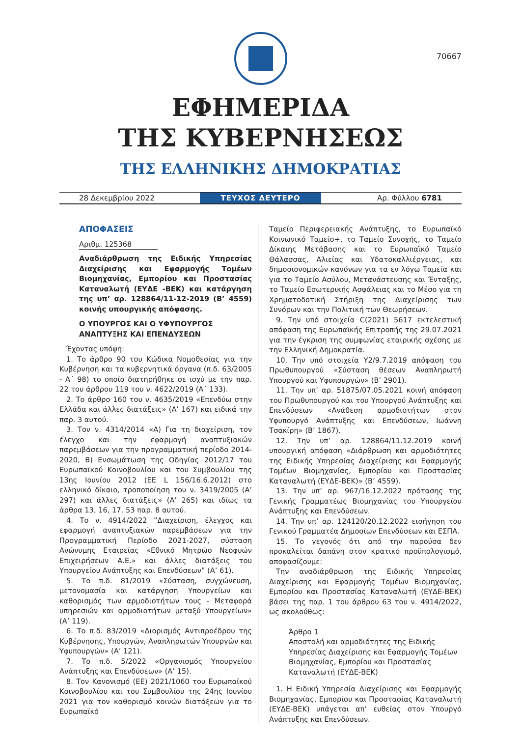70667
ΕΦΗΜΕΡΙΔΑ
ΤΗΣ ΚΥΒΕΡΝΗΣΕΩΣ
ΤΗΣ ΕΛΛΗΝΙΚΗΣ ΔΗΜΟΚΡΑΤΙΑΣ
28 Δεκεμβρίου 2022
ΤΕΥΧΟΣ ΔΕΥΤΕΡΟ
Αρ. Φύλλου 6781
ΑΠΟΦΑΣΕΙΣ
Αριθμ. 125368
Αναδιάρθρωση της Ειδικής Υπηρεσίας Διαχείρισης και Εφαρμογής Τομέων Βιομηχανίας, Εμπορίου και Προστασίας Καταναλωτή (ΕΥΔΕ -ΒΕΚ) και κατάργηση της υπ’ αρ. 128864/11-12-2019 (Β’ 4559) κοινής υπουργικής απόφασης.
Ο ΥΠΟΥΡΓΟΣ ΚΑΙ Ο ΥΦΥΠΟΥΡΓΟΣ
ΑΝΑΠΤΥΞΗΣ ΚΑΙ ΕΠΕΝΔΥΣΕΩΝ
Έχοντας υπόψη:
1. Το άρθρο 90 του Κώδικα Νομοθεσίας για την Κυβέρνηση και τα κυβερνητικά όργανα (π.δ. 63/2005 - Α΄ 98) το οποίο διατηρήθηκε σε ισχύ με την παρ. 22 του άρθρου 119 του ν. 4622/2019 (Α΄ 133).
2. Το άρθρο 160 του ν. 4635/2019 «Επενδύω στην Ελλάδα και άλλες διατάξεις» (Α’ 167) και ειδικά την παρ. 3 αυτού.
3. Τον ν. 4314/2014 «Α) Για τη διαχείριση, τον έλεγχο και την εφαρμογή αναπτυξιακών παρεμβάσεων για την προγραμματική περίοδο 2014-2020, Β) Ενσωμάτωση της Οδηγίας 2012/17 του Ευρωπαϊκού Κοινοβουλίου και του Συμβουλίου της 13ης Ιουνίου 2012 (EE L 156/16.6.2012) στο ελληνικό δίκαιο, τροποποίηση του ν. 3419/2005 (Α’ 297) και άλλες διατάξεις» (Α’ 265) και ιδίως τα άρθρα 13, 16, 17, 53 παρ. 8 αυτού.
4. Το ν. 4914/2022 ”Διαχείριση, έλεγχος και εφαρμογή αναπτυξιακών παρεμβάσεων για την Προγραμματική Περίοδο 2021-2027, σύσταση Ανώνυμης Εταιρείας «Εθνικό Μητρώο Νεοφυών Επιχειρήσεων Α.Ε.» και άλλες διατάξεις του Υπουργείου Ανάπτυξης και Επενδύσεων” (Α’ 61).
5. Το π.δ. 81/2019 «Σύσταση, συγχώνευση, μετονομασία και κατάργηση Υπουργείων και καθορισμός των αρμοδιοτήτων τους - Μεταφορά υπηρεσιών και αρμοδιοτήτων μεταξύ Υπουργείων» (Α’ 119).
6. Το π.δ. 83/2019 «Διορισμός Αντιπροέδρου της Κυβέρνησης, Υπουργών, Αναπληρωτών Υπουργών και Υφυπουργών» (Α’ 121).
7. Το π.δ. 5/2022 «Οργανισμός Υπουργείου Ανάπτυξης και Επενδύσεων» (Α’ 15).
8. Τον Κανονισμό (ΕΕ) 2021/1060 του Ευρωπαϊκού Κοινοβουλίου και του Συμβουλίου της 24ης Ιουνίου 2021 για τον καθορισμό κοινών διατάξεων για το Ευρωπαϊκό
Ταμείο Περιφερειακής Ανάπτυξης, το Ευρωπαϊκό Κοινωνικό Ταμείο+, το Ταμείο Συνοχής, το Ταμείο Δίκαιης Μετάβασης και το Ευρωπαϊκό Ταμείο Θάλασσας, Αλιείας και Υδατοκαλλιέργειας, και δημοσιονομικών κανόνων για τα εν λόγω Ταμεία και για το Ταμείο Ασύλου, Μετανάστευσης και Ένταξης, το Ταμείο Εσωτερικής Ασφάλειας και το Μέσο για τη Χρηματοδοτική Στήριξη της Διαχείρισης των Συνόρων και την Πολιτική των Θεωρήσεων.
9. Την υπό στοιχεία C(2021) 5617 εκτελεστική απόφαση της Ευρωπαϊκής Επιτροπής της 29.07.2021 για την έγκριση της συμφωνίας εταιρικής σχέσης με την Ελληνική Δημοκρατία.
10. Την υπό στοιχεία Υ2/9.7.2019 απόφαση του Πρωθυπουργού «Σύσταση θέσεων Αναπληρωτή Υπουργού και Υφυπουργών» (Β’ 2901).
11. Την υπ’ αρ. 51875/07.05.2021 κοινή απόφαση του Πρωθυπουργού και του Υπουργού Ανάπτυξης και Επενδύσεων «Ανάθεση αρμοδιοτήτων στον Υφυπουργό Ανάπτυξης και Επενδύσεων, Ιωάννη Τσακίρη» (Β’ 1867).
12. Την υπ’ αρ. 128864/11.12.2019 κοινή υπουργική απόφαση «Διάρθρωση και αρμοδιότητες της Ειδικής Υπηρεσίας Διαχείρισης και Εφαρμογής Τομέων Βιομηχανίας, Εμπορίου και Προστασίας Καταναλωτή (ΕΥΔΕ-ΒΕΚ)» (Β’ 4559).
13. Την υπ’ αρ. 967/16.12.2022 πρότασης της Γενικής Γραμματέως Βιομηχανίας του Υπουργείου Ανάπτυξης και Επενδύσεων.
14. Την υπ’ αρ. 124120/20.12.2022 εισήγηση του Γενικού Γραμματέα Δημοσίων Επενδύσεων και ΕΣΠΑ.
15. Το γεγονός ότι από την παρούσα δεν προκαλείται δαπάνη στον κρατικό προϋπολογισμό, αποφασίζουμε:
Την αναδιάρθρωση της Ειδικής Υπηρεσίας Διαχείρισης και Εφαρμογής Τομέων Βιομηχανίας, Εμπορίου και Προστασίας Καταναλωτή (ΕΥΔΕ-ΒΕΚ) βάσει της παρ. 1 του άρθρου 63 του ν. 4914/2022, ως ακολούθως:
Άρθρο 1
Αποστολή και αρμοδιότητες της Ειδικής Υπηρεσίας Διαχείρισης και Εφαρμογής Τομέων Βιομηχανίας, Εμπορίου και Προστασίας Καταναλωτή (ΕΥΔΕ-ΒΕΚ)
1. Η Ειδική Υπηρεσία Διαχείρισης και Εφαρμογής Βιομηχανίας, Εμπορίου και Προστασίας Καταναλωτή (ΕΥΔΕ-ΒΕΚ) υπάγεται απ’ ευθείας στον Υπουργό Ανάπτυξης και Επενδύσεων.